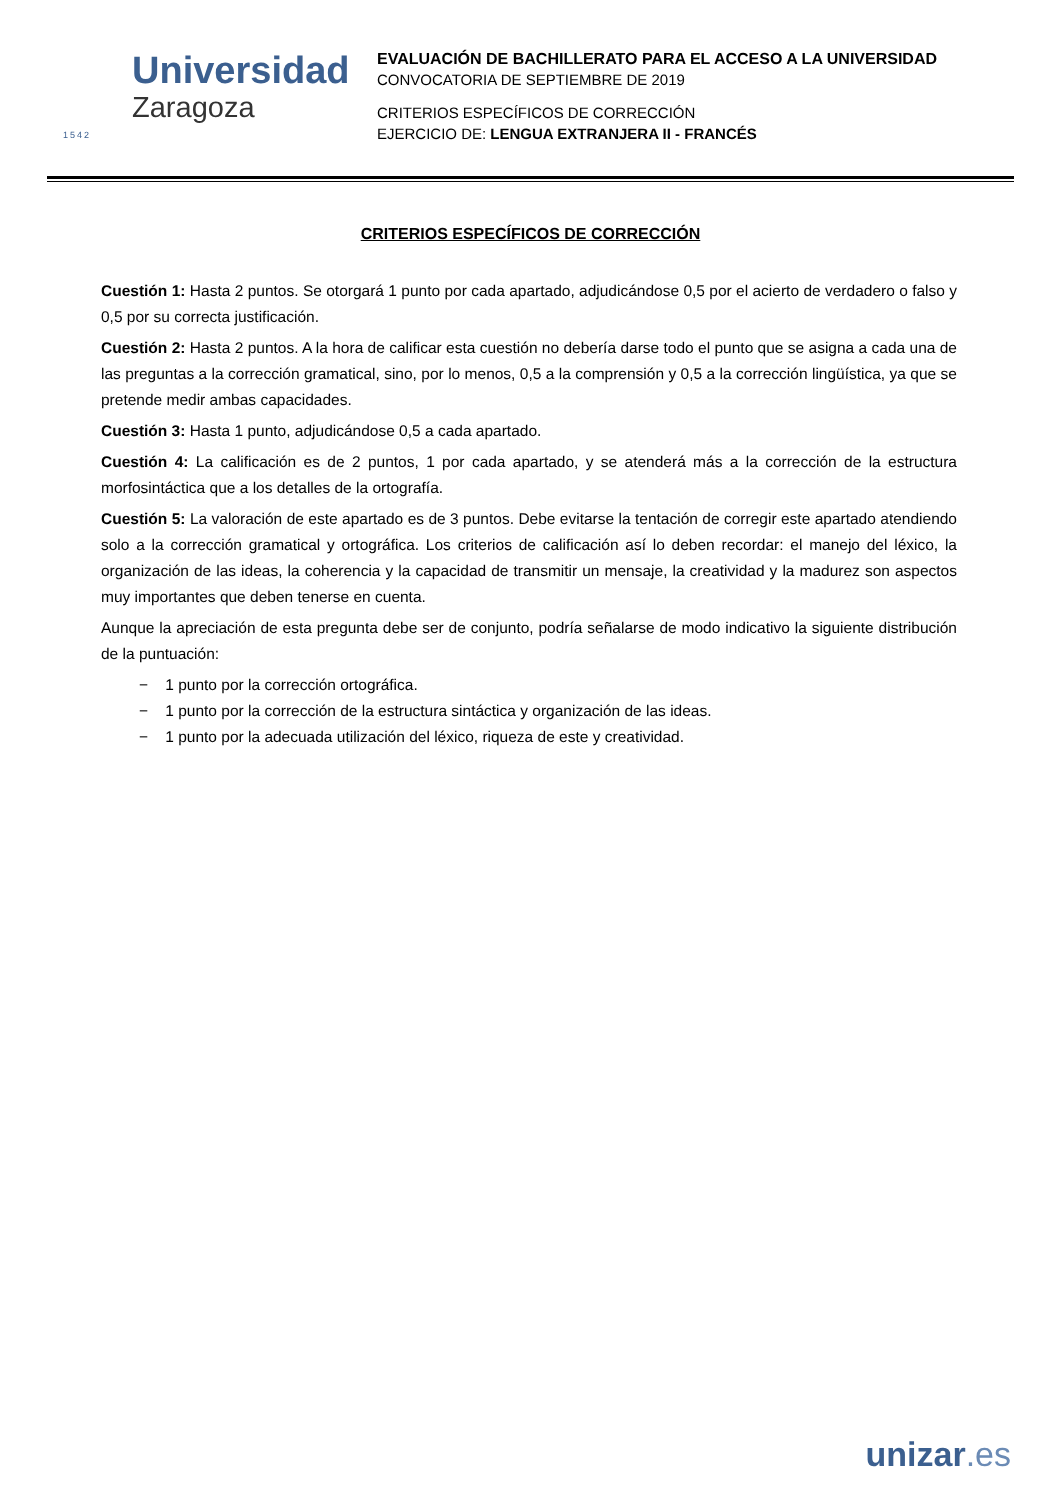1542
Universidad
Zaragoza
EVALUACIÓN DE BACHILLERATO PARA EL ACCESO A LA UNIVERSIDAD
CONVOCATORIA DE SEPTIEMBRE DE 2019
CRITERIOS ESPECÍFICOS DE CORRECCIÓN
EJERCICIO DE: LENGUA EXTRANJERA II - FRANCÉS
CRITERIOS ESPECÍFICOS DE CORRECCIÓN
Cuestión 1: Hasta 2 puntos. Se otorgará 1 punto por cada apartado, adjudicándose 0,5 por el acierto de verdadero o falso y 0,5 por su correcta justificación.
Cuestión 2: Hasta 2 puntos. A la hora de calificar esta cuestión no debería darse todo el punto que se asigna a cada una de las preguntas a la corrección gramatical, sino, por lo menos, 0,5 a la comprensión y 0,5 a la corrección lingüística, ya que se pretende medir ambas capacidades.
Cuestión 3: Hasta 1 punto, adjudicándose 0,5 a cada apartado.
Cuestión 4: La calificación es de 2 puntos, 1 por cada apartado, y se atenderá más a la corrección de la estructura morfosintáctica que a los detalles de la ortografía.
Cuestión 5: La valoración de este apartado es de 3 puntos. Debe evitarse la tentación de corregir este apartado atendiendo solo a la corrección gramatical y ortográfica. Los criterios de calificación así lo deben recordar: el manejo del léxico, la organización de las ideas, la coherencia y la capacidad de transmitir un mensaje, la creatividad y la madurez son aspectos muy importantes que deben tenerse en cuenta.
Aunque la apreciación de esta pregunta debe ser de conjunto, podría señalarse de modo indicativo la siguiente distribución de la puntuación:
− 1 punto por la corrección ortográfica.
− 1 punto por la corrección de la estructura sintáctica y organización de las ideas.
− 1 punto por la adecuada utilización del léxico, riqueza de este y creatividad.
unizar.es